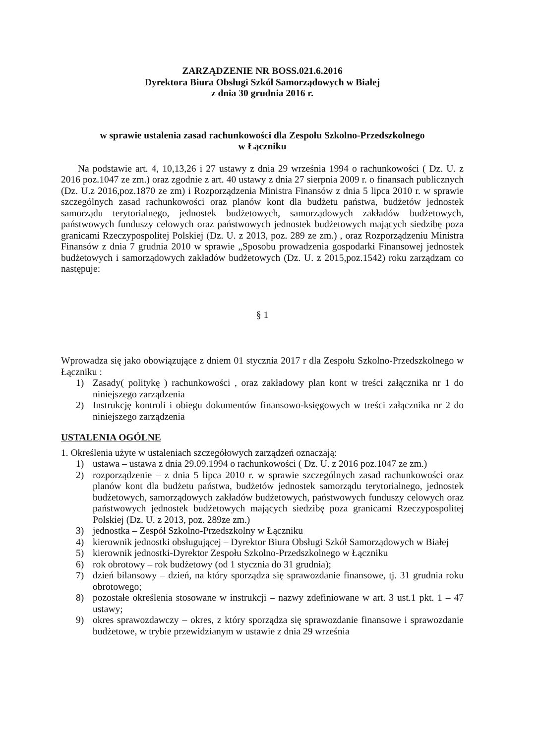ZARZĄDZENIE NR BOSS.021.6.2016
Dyrektora Biura Obsługi Szkół Samorządowych w Białej
z dnia 30 grudnia 2016 r.
w sprawie ustalenia zasad rachunkowości dla Zespołu Szkolno-Przedszkolnego
w Łączniku
Na podstawie art. 4, 10,13,26 i 27 ustawy z dnia 29 września 1994 o rachunkowości ( Dz. U. z 2016 poz.1047 ze zm.) oraz zgodnie z art. 40 ustawy z dnia 27 sierpnia 2009 r. o finansach publicznych (Dz. U.z 2016,poz.1870 ze zm) i Rozporządzenia Ministra Finansów z dnia 5 lipca 2010 r. w sprawie szczególnych zasad rachunkowości oraz planów kont dla budżetu państwa, budżetów jednostek samorządu terytorialnego, jednostek budżetowych, samorządowych zakładów budżetowych, państwowych funduszy celowych oraz państwowych jednostek budżetowych mających siedzibę poza granicami Rzeczypospolitej Polskiej (Dz. U. z 2013, poz. 289 ze zm.) , oraz Rozporządzeniu Ministra Finansów z dnia 7 grudnia 2010 w sprawie „Sposobu prowadzenia gospodarki Finansowej jednostek budżetowych i samorządowych zakładów budżetowych (Dz. U. z 2015,poz.1542) roku zarządzam co następuje:
§ 1
Wprowadza się jako obowiązujące z dniem 01 stycznia 2017 r dla Zespołu Szkolno-Przedszkolnego w Łączniku :
1) Zasady( politykę ) rachunkowości , oraz zakładowy plan kont w treści załącznika nr 1 do niniejszego zarządzenia
2) Instrukcję kontroli i obiegu dokumentów finansowo-księgowych w treści załącznika nr 2 do niniejszego zarządzenia
USTALENIA OGÓLNE
1. Określenia użyte w ustaleniach szczegółowych zarządzeń oznaczają:
1) ustawa – ustawa z dnia 29.09.1994 o rachunkowości ( Dz. U. z 2016 poz.1047 ze zm.)
2) rozporządzenie – z dnia 5 lipca 2010 r. w sprawie szczególnych zasad rachunkowości oraz planów kont dla budżetu państwa, budżetów jednostek samorządu terytorialnego, jednostek budżetowych, samorządowych zakładów budżetowych, państwowych funduszy celowych oraz państwowych jednostek budżetowych mających siedzibę poza granicami Rzeczypospolitej Polskiej (Dz. U. z 2013, poz. 289ze zm.)
3) jednostka – Zespół Szkolno-Przedszkolny w Łączniku
4) kierownik jednostki obsługującej – Dyrektor Biura Obsługi Szkół Samorządowych w Białej
5) kierownik jednostki-Dyrektor Zespołu Szkolno-Przedszkolnego w Łączniku
6) rok obrotowy – rok budżetowy (od 1 stycznia do 31 grudnia);
7) dzień bilansowy – dzień, na który sporządza się sprawozdanie finansowe, tj. 31 grudnia roku obrotowego;
8) pozostałe określenia stosowane w instrukcji – nazwy zdefiniowane w art. 3 ust.1 pkt. 1 – 47 ustawy;
9) okres sprawozdawczy – okres, z który sporządza się sprawozdanie finansowe i sprawozdanie budżetowe, w trybie przewidzianym w ustawie z dnia 29 września